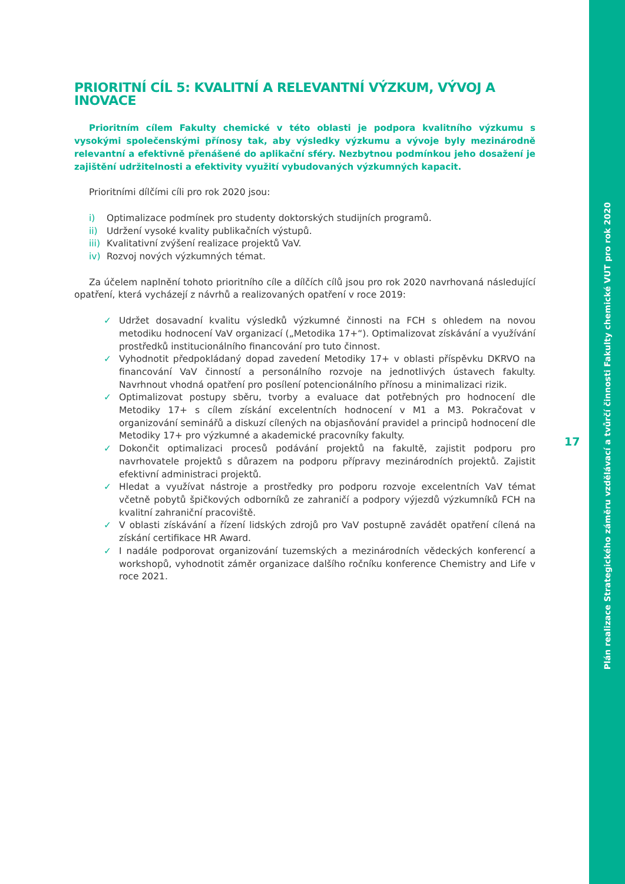Plán realizace Strategického záměru vzdělávací a tvůrčí činnosti Fakulty chemické VUT pro rok 2020
PRIORITNÍ CÍL 5: KVALITNÍ A RELEVANTNÍ VÝZKUM, VÝVOJ A INOVACE
Prioritním cílem Fakulty chemické v této oblasti je podpora kvalitního výzkumu s vysokými společenskými přínosy tak, aby výsledky výzkumu a vývoje byly mezinárodně relevantní a efektivně přenášené do aplikační sféry. Nezbytnou podmínkou jeho dosažení je zajištění udržitelnosti a efektivity využití vybudovaných výzkumných kapacit.
Prioritními dílčími cíli pro rok 2020 jsou:
i) Optimalizace podmínek pro studenty doktorských studijních programů.
ii) Udržení vysoké kvality publikačních výstupů.
iii) Kvalitativní zvýšení realizace projektů VaV.
iv) Rozvoj nových výzkumných témat.
Za účelem naplnění tohoto prioritního cíle a dílčích cílů jsou pro rok 2020 navrhovaná následující opatření, která vycházejí z návrhů a realizovaných opatření v roce 2019:
✓ Udržet dosavadní kvalitu výsledků výzkumné činnosti na FCH s ohledem na novou metodiku hodnocení VaV organizací („Metodika 17+“). Optimalizovat získávání a využívání prostředků institucionálního financování pro tuto činnost.
✓ Vyhodnotit předpokládaný dopad zavedení Metodiky 17+ v oblasti příspěvku DKRVO na financování VaV činností a personálního rozvoje na jednotlivých ústavech fakulty. Navrhnout vhodná opatření pro posílení potencionálního přínosu a minimalizaci rizik.
✓ Optimalizovat postupy sběru, tvorby a evaluace dat potřebných pro hodnocení dle Metodiky 17+ s cílem získání excelentních hodnocení v M1 a M3. Pokračovat v organizování seminářů a diskuzí cílených na objasňování pravidel a principů hodnocení dle Metodiky 17+ pro výzkumné a akademické pracovníky fakulty.
✓ Dokončit optimalizaci procesů podávání projektů na fakultě, zajistit podporu pro navrhovatele projektů s důrazem na podporu přípravy mezinárodních projektů. Zajistit efektivní administraci projektů.
✓ Hledat a využívat nástroje a prostředky pro podporu rozvoje excelentních VaV témat včetně pobytů špičkových odborníků ze zahraničí a podpory výjezdů výzkumníků FCH na kvalitní zahraniční pracoviště.
✓ V oblasti získávání a řízení lidských zdrojů pro VaV postupně zavádět opatření cílená na získání certifikace HR Award.
✓ I nadále podporovat organizování tuzemských a mezinárodních vědeckých konferencí a workshopů, vyhodnotit záměr organizace dalšího ročníku konference Chemistry and Life v roce 2021.
17